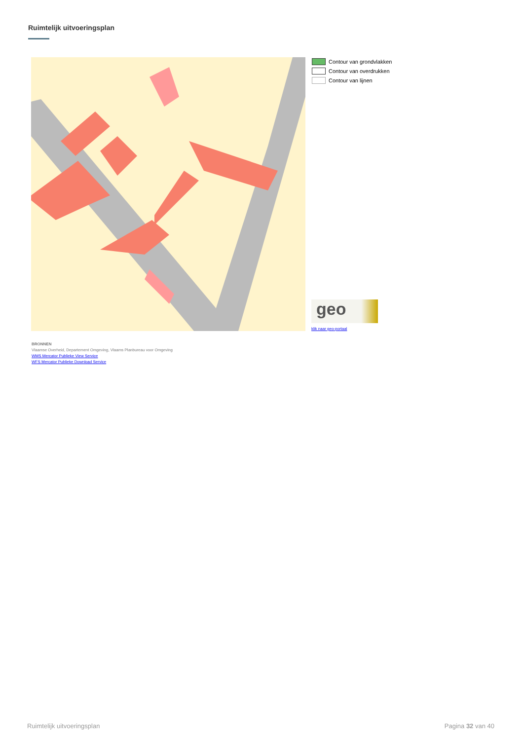Ruimtelijk uitvoeringsplan
Contour van grondvlakken
Contour van overdrukken
Contour van lijnen
geo
klik naar geo-portaal
BRONNEN
Vlaamse Overheid, Departement Omgeving, Vlaams Planbureau voor Omgeving
WMS Mercator Publieke View Service
WFS Mercator Publieke Download Service
Ruimtelijk uitvoeringsplan Pagina 32 van 40